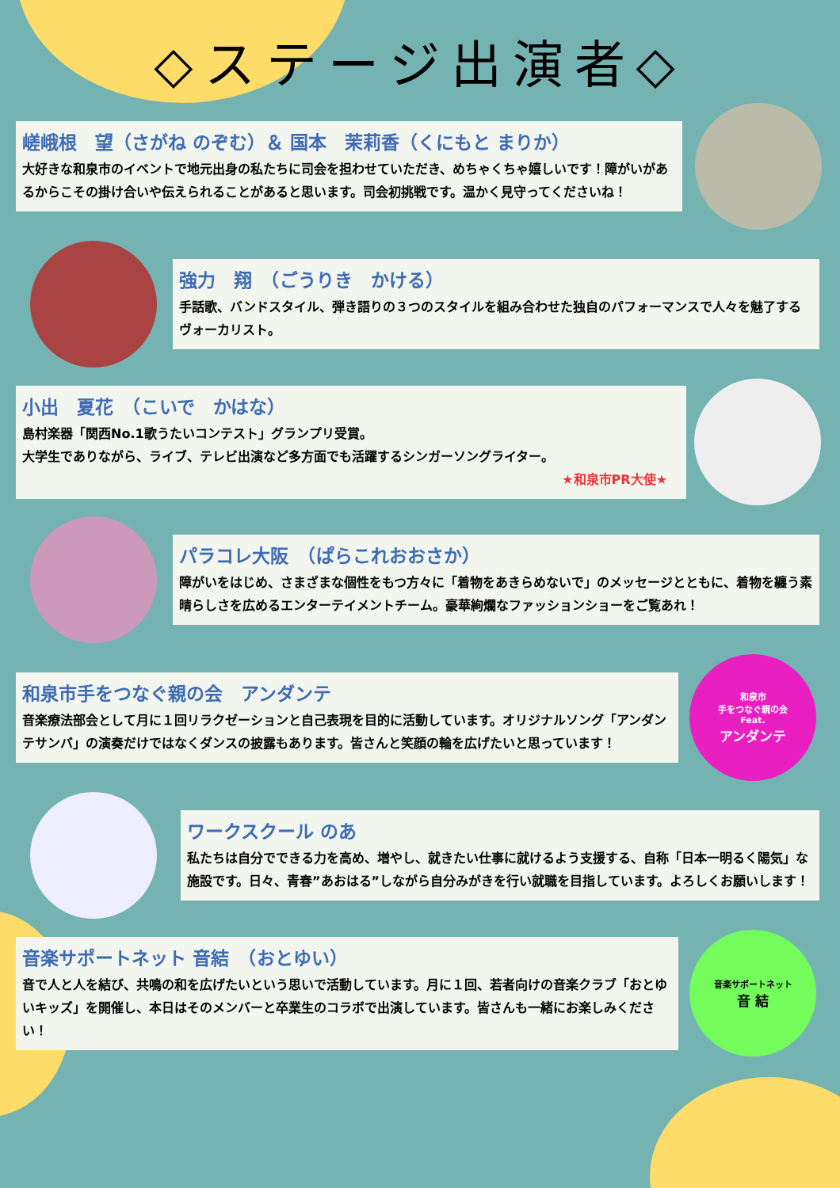◇ステージ出演者◇
嵯峨根　望（さがね のぞむ）＆ 国本　茉莉香（くにもと まりか）
大好きな和泉市のイベントで地元出身の私たちに司会を担わせていただき、めちゃくちゃ嬉しいです！障がいがあるからこその掛け合いや伝えられることがあると思います。司会初挑戦です。温かく見守ってくださいね！
強力　翔　（ごうりき　かける）
手話歌、バンドスタイル、弾き語りの３つのスタイルを組み合わせた独自のパフォーマンスで人々を魅了するヴォーカリスト。
小出　夏花　（こいで　かはな）
島村楽器「関西No.1歌うたいコンテスト」グランプリ受賞。
大学生でありながら、ライブ、テレビ出演など多方面でも活躍するシンガーソングライター。
★和泉市PR大使★
パラコレ大阪　（ぱらこれおおさか）
障がいをはじめ、さまざまな個性をもつ方々に「着物をあきらめないで」のメッセージとともに、着物を纏う素晴らしさを広めるエンターテイメントチーム。豪華絢爛なファッションショーをご覧あれ！
和泉市手をつなぐ親の会　アンダンテ
音楽療法部会として月に１回リラクゼーションと自己表現を目的に活動しています。オリジナルソング「アンダンテサンバ」の演奏だけではなくダンスの披露もあります。皆さんと笑顔の輪を広げたいと思っています！
和泉市
手をつなぐ親の会
Feat.
アンダンテ
ワークスクール のあ
私たちは自分でできる力を高め、増やし、就きたい仕事に就けるよう支援する、自称「日本一明るく陽気」な施設です。日々、青春”あおはる”しながら自分みがきを行い就職を目指しています。よろしくお願いします！
音楽サポートネット 音結　（おとゆい）
音で人と人を結び、共鳴の和を広げたいという思いで活動しています。月に１回、若者向けの音楽クラブ「おとゆいキッズ」を開催し、本日はそのメンバーと卒業生のコラボで出演しています。皆さんも一緒にお楽しみください！
音楽サポートネット
音 結